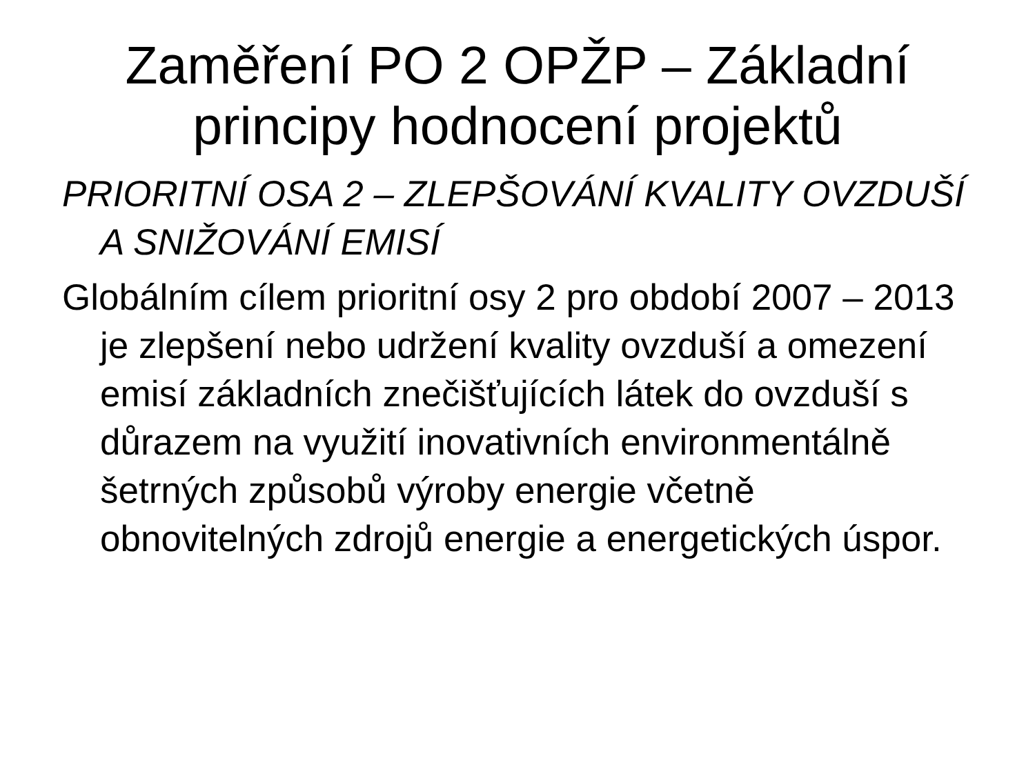Zaměření PO 2 OPŽP – Základní principy hodnocení projektů
PRIORITNÍ OSA 2 – ZLEPŠOVÁNÍ KVALITY OVZDUŠÍ A SNIŽOVÁNÍ EMISÍ
Globálním cílem prioritní osy 2 pro období 2007 – 2013 je zlepšení nebo udržení kvality ovzduší a omezení emisí základních znečišťujících látek do ovzduší s důrazem na využití inovativních environmentálně šetrných způsobů výroby energie včetně obnovitelných zdrojů energie a energetických úspor.